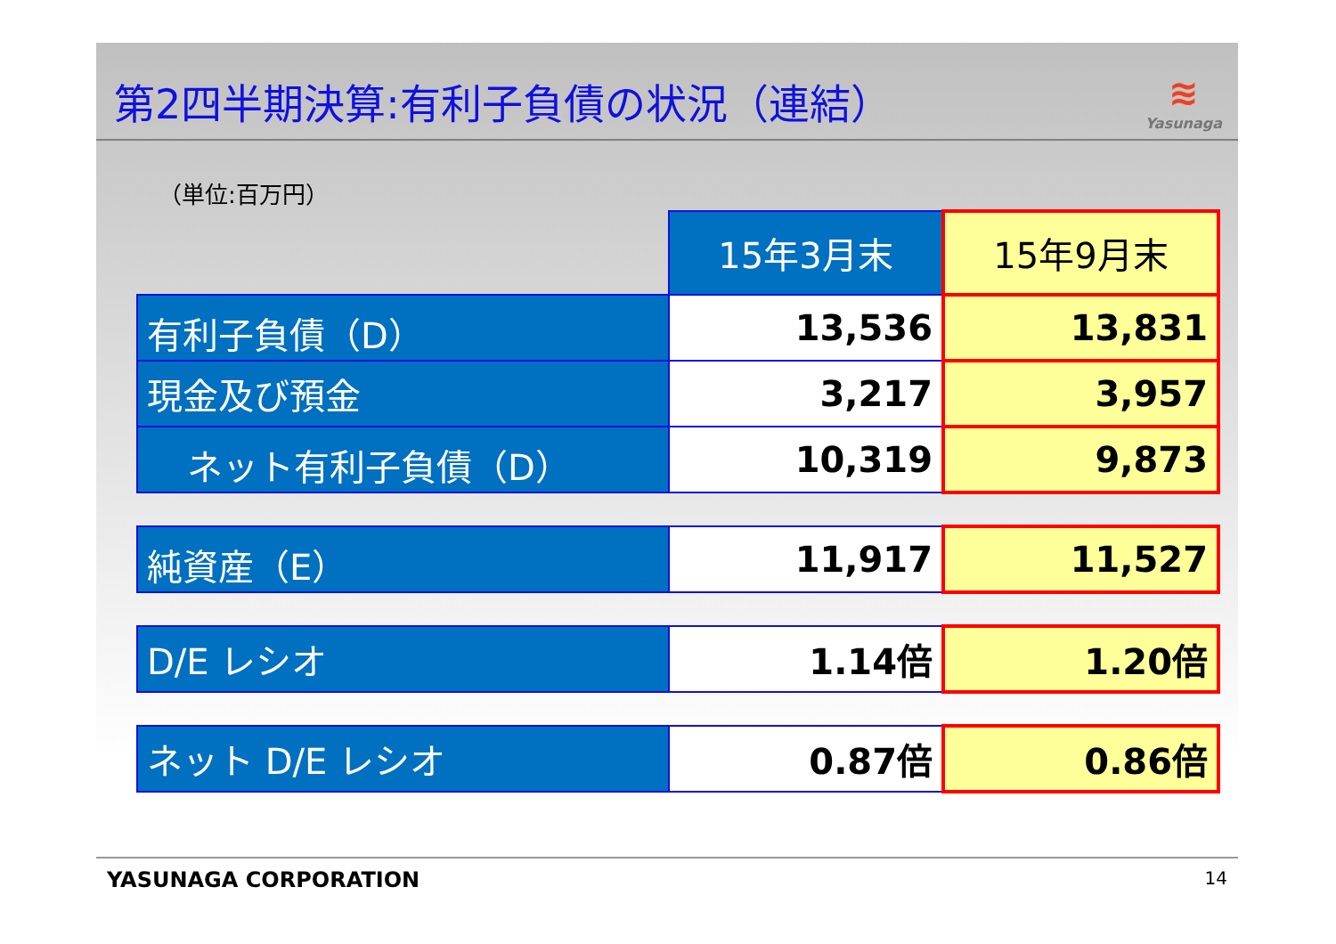第2四半期決算:有利子負債の状況（連結）
≋
Yasunaga
（単位:百万円）
| | 15年3月末 | 15年9月末 |
| 有利子負債（D） | 13,536 | 13,831 |
| 現金及び預金 | 3,217 | 3,957 |
| ネット有利子負債（D） | 10,319 | 9,873 |
| 純資産（E） | 11,917 | 11,527 |
| D/E レシオ | 1.14倍 | 1.20倍 |
| ネット D/E レシオ | 0.87倍 | 0.86倍 |
YASUNAGA CORPORATION 14